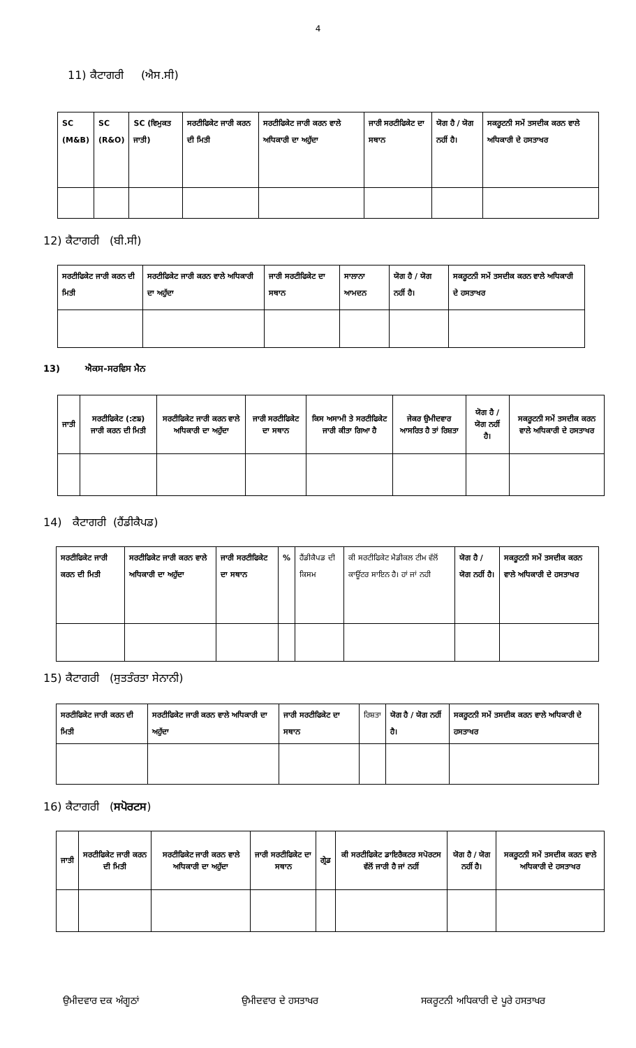4
11) ਕੈਟਾਗਰੀ (ਐਸ.ਸੀ)
| SC (M&B) | SC (R&O) | SC (ਵਿਮੁਕਤ ਜਾਤੀ) | ਸਰਟੀਫਿਕੇਟ ਜਾਰੀ ਕਰਨ ਦੀ ਮਿਤੀ | ਸਰਟੀਫਿਕੇਟ ਜਾਰੀ ਕਰਨ ਵਾਲੇ ਅਧਿਕਾਰੀ ਦਾ ਅਹੁੱਦਾ | ਜਾਰੀ ਸਰਟੀਫਿਕੇਟ ਦਾ ਸਥਾਨ | ਯੋਗ ਹੈ / ਯੋਗ ਨਹੀਂ ਹੈ। | ਸਕਰੂਟਨੀ ਸਮੇਂ ਤਸਦੀਕ ਕਰਨ ਵਾਲੇ ਅਧਿਕਾਰੀ ਦੇ ਹਸਤਾਖਰ |
12) ਕੈਟਾਗਰੀ (ਬੀ.ਸੀ)
| ਸਰਟੀਫਿਕੇਟ ਜਾਰੀ ਕਰਨ ਦੀ ਮਿਤੀ | ਸਰਟੀਫਿਕੇਟ ਜਾਰੀ ਕਰਨ ਵਾਲੇ ਅਧਿਕਾਰੀ ਦਾ ਅਹੁੱਦਾ | ਜਾਰੀ ਸਰਟੀਫਿਕੇਟ ਦਾ ਸਥਾਨ | ਸਾਲਾਨਾ ਆਮਦਨ | ਯੋਗ ਹੈ / ਯੋਗ ਨਹੀਂ ਹੈ। | ਸਕਰੂਟਨੀ ਸਮੇਂ ਤਸਦੀਕ ਕਰਨ ਵਾਲੇ ਅਧਿਕਾਰੀ ਦੇ ਹਸਤਾਖਰ |
13) ਐਕਸ-ਸਰਵਿਸ ਮੈਨ
| ਜਾਤੀ | ਸਰਟੀਫਿਕੇਟ (:ਣਙ) ਜਾਰੀ ਕਰਨ ਦੀ ਮਿਤੀ | ਸਰਟੀਫਿਕੇਟ ਜਾਰੀ ਕਰਨ ਵਾਲੇ ਅਧਿਕਾਰੀ ਦਾ ਅਹੁੱਦਾ | ਜਾਰੀ ਸਰਟੀਫਿਕੇਟ ਦਾ ਸਥਾਨ | ਕਿਸ ਅਸਾਮੀ ਤੇ ਸਰਟੀਫਿਕੇਟ ਜਾਰੀ ਕੀਤਾ ਗਿਆ ਹੈ | ਜੇਕਰ ਉਮੀਦਵਾਰ ਆਸਰਿਤ ਹੈ ਤਾਂ ਰਿਸ਼ਤਾ | ਯੋਗ ਹੈ / ਯੋਗ ਨਹੀਂ ਹੈ। | ਸਕਰੂਟਨੀ ਸਮੇਂ ਤਸਦੀਕ ਕਰਨ ਵਾਲੇ ਅਧਿਕਾਰੀ ਦੇ ਹਸਤਾਖਰ |
14) ਕੈਟਾਗਰੀ (ਹੈਂਡੀਕੈਪਡ)
| ਸਰਟੀਫਿਕੇਟ ਜਾਰੀ ਕਰਨ ਦੀ ਮਿਤੀ | ਸਰਟੀਫਿਕੇਟ ਜਾਰੀ ਕਰਨ ਵਾਲੇ ਅਧਿਕਾਰੀ ਦਾ ਅਹੁੱਦਾ | ਜਾਰੀ ਸਰਟੀਫਿਕੇਟ ਦਾ ਸਥਾਨ | % | ਹੈਂਡੀਕੈਪਡ ਦੀ ਕਿਸਮ | ਕੀ ਸਰਟੀਫਿਕੇਟ ਮੈਡੀਕਲ ਟੀਮ ਵੱਲੋਂ ਕਾਊਂਟਰ ਸਾਇਨ ਹੈ। ਹਾਂ ਜਾਂ ਨਹੀ | ਯੋਗ ਹੈ / ਯੋਗ ਨਹੀਂ ਹੈ। | ਸਕਰੂਟਨੀ ਸਮੇਂ ਤਸਦੀਕ ਕਰਨ ਵਾਲੇ ਅਧਿਕਾਰੀ ਦੇ ਹਸਤਾਖਰ |
15) ਕੈਟਾਗਰੀ (ਸੁਤਤੰਰਤਾ ਸੇਨਾਨੀ)
| ਸਰਟੀਫਿਕੇਟ ਜਾਰੀ ਕਰਨ ਦੀ ਮਿਤੀ | ਸਰਟੀਫਿਕੇਟ ਜਾਰੀ ਕਰਨ ਵਾਲੇ ਅਧਿਕਾਰੀ ਦਾ ਅਹੁੱਦਾ | ਜਾਰੀ ਸਰਟੀਫਿਕੇਟ ਦਾ ਸਥਾਨ | ਰਿਸ਼ਤਾ | ਯੋਗ ਹੈ / ਯੋਗ ਨਹੀਂ ਹੈ। | ਸਕਰੂਟਨੀ ਸਮੇਂ ਤਸਦੀਕ ਕਰਨ ਵਾਲੇ ਅਧਿਕਾਰੀ ਦੇ ਹਸਤਾਖਰ |
16) ਕੈਟਾਗਰੀ (ਸਪੋਰਟਸ)
| ਜਾਤੀ | ਸਰਟੀਫਿਕੇਟ ਜਾਰੀ ਕਰਨ ਦੀ ਮਿਤੀ | ਸਰਟੀਫਿਕੇਟ ਜਾਰੀ ਕਰਨ ਵਾਲੇ ਅਧਿਕਾਰੀ ਦਾ ਅਹੁੱਦਾ | ਜਾਰੀ ਸਰਟੀਫਿਕੇਟ ਦਾ ਸਥਾਨ | ਗ੍ਰੇਡ | ਕੀ ਸਰਟੀਫਿਕੇਟ ਡਾਇਰੈਕਟਰ ਸਪੋਰਟਸ ਵੱਲੋਂ ਜਾਰੀ ਹੈ ਜਾਂ ਨਹੀਂ | ਯੋਗ ਹੈ / ਯੋਗ ਨਹੀਂ ਹੈ। | ਸਕਰੂਟਨੀ ਸਮੇਂ ਤਸਦੀਕ ਕਰਨ ਵਾਲੇ ਅਧਿਕਾਰੀ ਦੇ ਹਸਤਾਖਰ |
ਉਮੀਦਵਾਰ ਦਕ ਅੰਗੂਠਾਂ ਉਮੀਦਵਾਰ ਦੇ ਹਸਤਾਖਰ ਸਕਰੂਟਨੀ ਅਧਿਕਾਰੀ ਦੇ ਪੂਰੇ ਹਸਤਾਖਰ